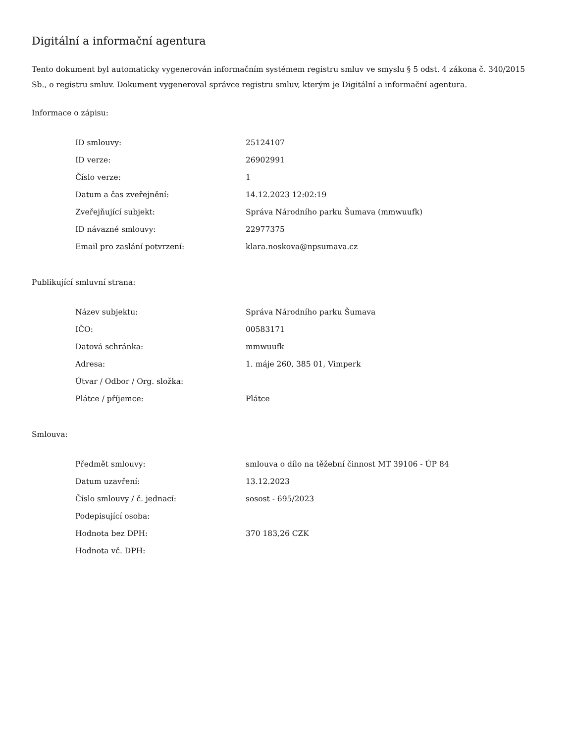Digitální a informační agentura
Tento dokument byl automaticky vygenerován informačním systémem registru smluv ve smyslu § 5 odst. 4 zákona č. 340/2015 Sb., o registru smluv. Dokument vygeneroval správce registru smluv, kterým je Digitální a informační agentura.
Informace o zápisu:
| ID smlouvy: | 25124107 |
| ID verze: | 26902991 |
| Číslo verze: | 1 |
| Datum a čas zveřejnění: | 14.12.2023 12:02:19 |
| Zveřejňující subjekt: | Správa Národního parku Šumava (mmwuufk) |
| ID návazné smlouvy: | 22977375 |
| Email pro zaslání potvrzení: | klara.noskova@npsumava.cz |
Publikující smluvní strana:
| Název subjektu: | Správa Národního parku Šumava |
| IČO: | 00583171 |
| Datová schránka: | mmwuufk |
| Adresa: | 1. máje 260, 385 01, Vimperk |
| Útvar / Odbor / Org. složka: | |
| Plátce / příjemce: | Plátce |
Smlouva:
| Předmět smlouvy: | smlouva o dílo na těžební činnost MT 39106 - ÚP 84 |
| Datum uzavření: | 13.12.2023 |
| Číslo smlouvy / č. jednací: | sosost - 695/2023 |
| Podepisující osoba: | |
| Hodnota bez DPH: | 370 183,26 CZK |
| Hodnota vč. DPH: | |